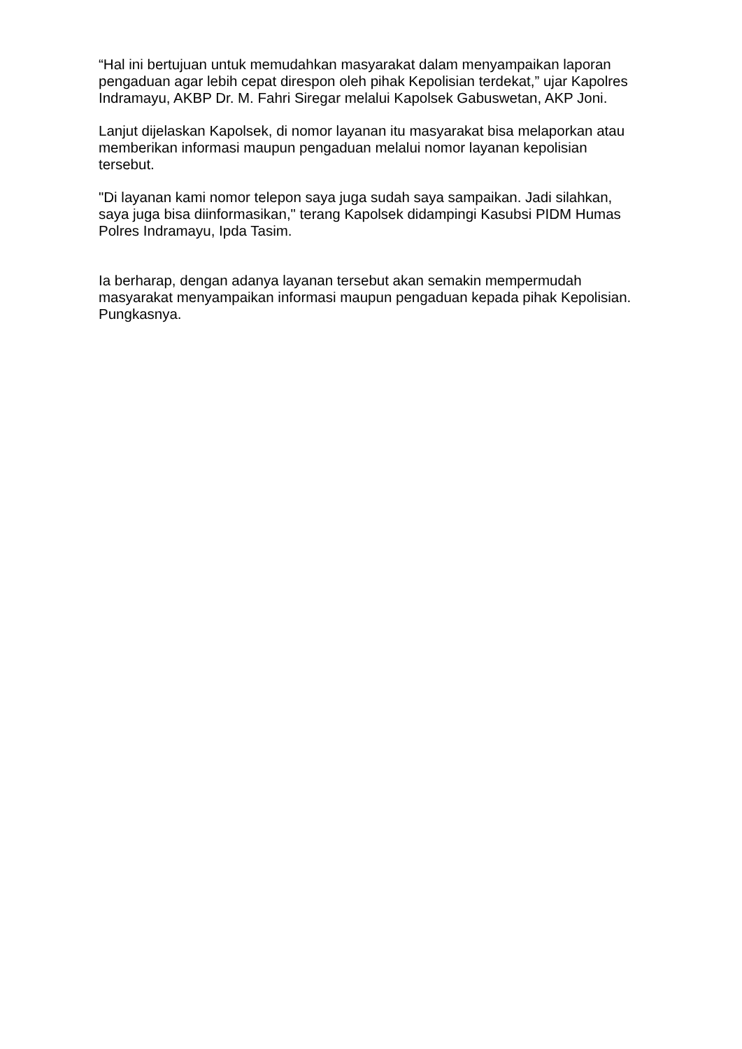“Hal ini bertujuan untuk memudahkan masyarakat dalam menyampaikan laporan pengaduan agar lebih cepat direspon oleh pihak Kepolisian terdekat,” ujar Kapolres Indramayu, AKBP Dr. M. Fahri Siregar melalui Kapolsek Gabuswetan, AKP Joni.
Lanjut dijelaskan Kapolsek, di nomor layanan itu masyarakat bisa melaporkan atau memberikan informasi maupun pengaduan melalui nomor layanan kepolisian tersebut.
"Di layanan kami nomor telepon saya juga sudah saya sampaikan. Jadi silahkan, saya juga bisa diinformasikan," terang Kapolsek didampingi Kasubsi PIDM Humas Polres Indramayu, Ipda Tasim.
Ia berharap, dengan adanya layanan tersebut akan semakin mempermudah masyarakat menyampaikan informasi maupun pengaduan kepada pihak Kepolisian. Pungkasnya.